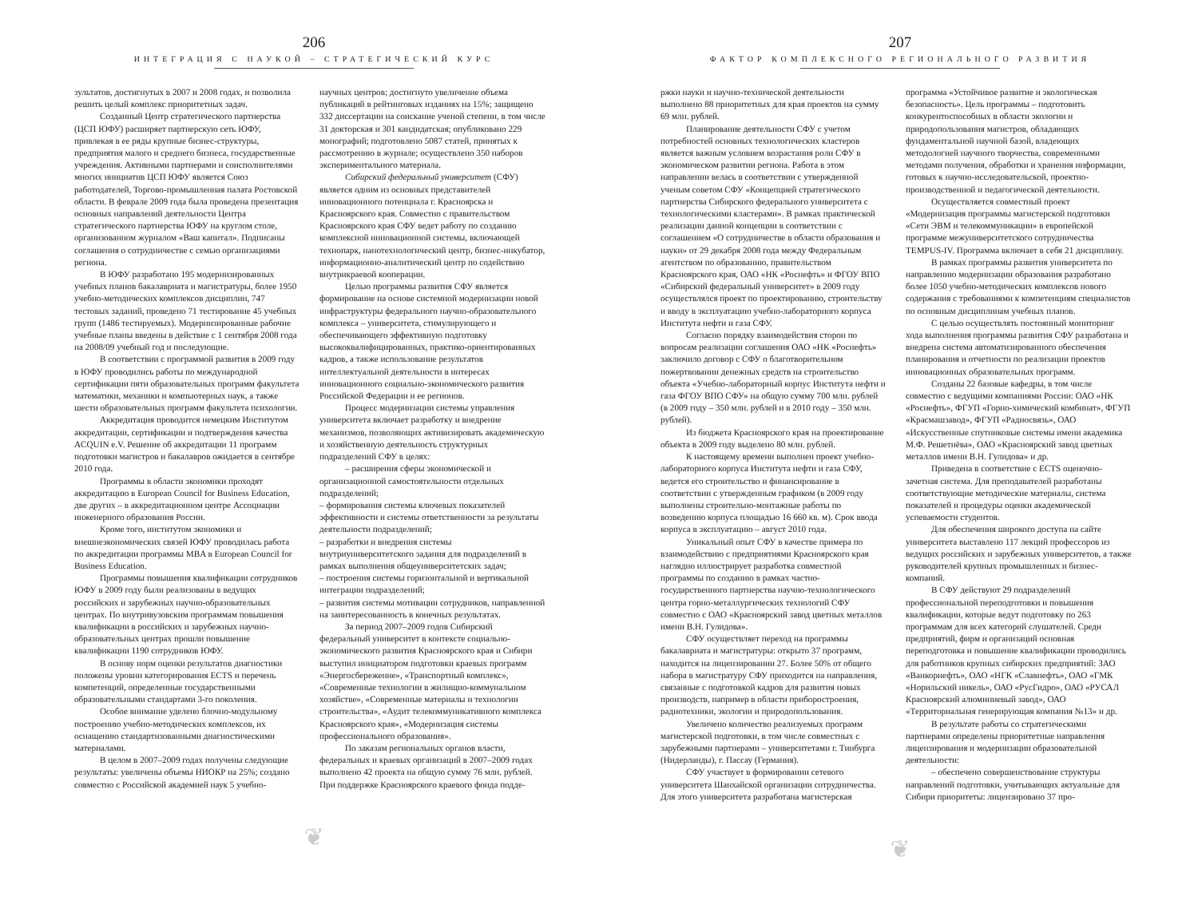206
ИНТЕГРАЦИЯ С НАУКОЙ – СТРАТЕГИЧЕСКИЙ КУРС
зультатов, достигнутых в 2007 и 2008 годах, и позволила решить целый комплекс приоритетных задач.
Созданный Центр стратегического партнерства (ЦСП ЮФУ) расширяет партнерскую сеть ЮФУ, привлекая в ее ряды крупные бизнес-структуры, предприятия малого и среднего бизнеса, государственные учреждения. Активными партнерами и соисполнителями многих инициатив ЦСП ЮФУ является Союз работодателей, Торгово-промышленная палата Ростовской области. В феврале 2009 года была проведена презентация основных направлений деятельности Центра стратегического партнерства ЮФУ на круглом столе, организованном журналом «Ваш капитал». Подписаны соглашения о сотрудничестве с семью организациями региона.
В ЮФУ разработано 195 модернизированных учебных планов бакалавриата и магистратуры, более 1950 учебно-методических комплексов дисциплин, 747 тестовых заданий, проведено 71 тестирование 45 учебных групп (1486 тестируемых). Модернизированные рабочие учебные планы введены в действие с 1 сентября 2008 года на 2008/09 учебный год и последующие.
В соответствии с программой развития в 2009 году в ЮФУ проводились работы по международной сертификации пяти образовательных программ факультета математики, механики и компьютерных наук, а также шести образовательных программ факультета психологии.
Аккредитация проводится немецким Институтом аккредитации, сертификации и подтверждения качества ACQUIN e.V. Решение об аккредитации 11 программ подготовки магистров и бакалавров ожидается в сентябре 2010 года.
Программы в области экономики проходят аккредитацию в European Council for Business Education, две других – в аккредитационном центре Ассоциации инженерного образования России.
Кроме того, институтом экономики и внешнеэкономических связей ЮФУ проводилась работа по аккредитации программы MBA в European Council for Business Education.
Программы повышения квалификации сотрудников ЮФУ в 2009 году были реализованы в ведущих российских и зарубежных научно-образовательных центрах. По внутривузовским программам повышения квалификации в российских и зарубежных научно-образовательных центрах прошли повышение квалификации 1190 сотрудников ЮФУ.
В основу норм оценки результатов диагностики положены уровни категорирования ECTS и перечень компетенций, определенные государственными образовательными стандартами 3-го поколения.
Особое внимание уделено блочно-модульному построению учебно-методических комплексов, их оснащению стандартизованными диагностическими материалами.
В целом в 2007–2009 годах получены следующие результаты: увеличены объемы НИОКР на 25%; создано совместно с Российской академией наук 5 учебно-
научных центров; достигнуто увеличение объема публикаций в рейтинговых изданиях на 15%; защищено 332 диссертации на соискание ученой степени, в том числе 31 докторская и 301 кандидатская; опубликовано 229 монографий; подготовлено 5087 статей, принятых к рассмотрению в журнале; осуществлено 350 наборов экспериментального материала.
Сибирский федеральный университет (СФУ) является одним из основных представителей инновационного потенциала г. Красноярска и Красноярского края. Совместно с правительством Красноярского края СФУ ведет работу по созданию комплексной инновационной системы, включающей технопарк, нанотехнологический центр, бизнес-инкубатор, информационно-аналитический центр по содействию внутрикраевой кооперации.
Целью программы развития СФУ является формирование на основе системной модернизации новой инфраструктуры федерального научно-образовательного комплекса – университета, стимулирующего и обеспечивающего эффективную подготовку высококвалифицированных, практико-ориентированных кадров, а также использование результатов интеллектуальной деятельности в интересах инновационного социально-экономического развития Российской Федерации и ее регионов.
Процесс модернизации системы управления университета включает разработку и внедрение механизмов, позволяющих активизировать академическую и хозяйственную деятельность структурных подразделений СФУ в целях:
– расширения сферы экономической и организационной самостоятельности отдельных подразделений;
– формирования системы ключевых показателей эффективности и системы ответственности за результаты деятельности подразделений;
– разработки и внедрения системы внутриуниверситетского задания для подразделений в рамках выполнения общеуниверситетских задач;
– построения системы горизонтальной и вертикальной интеграции подразделений;
– развития системы мотивации сотрудников, направленной на заинтересованность в конечных результатах.
За период 2007–2009 годов Сибирский федеральный университет в контексте социально-экономического развития Красноярского края и Сибири выступил инициатором подготовки краевых программ «Энергосбережение», «Транспортный комплекс», «Современные технологии в жилищно-коммунальном хозяйстве», «Современные материалы и технологии строительства», «Аудит телекоммуникативного комплекса Красноярского края», «Модернизация системы профессионального образования».
По заказам региональных органов власти, федеральных и краевых организаций в 2007–2009 годах выполнено 42 проекта на общую сумму 76 млн. рублей. При поддержке Красноярского краевого фонда подде-
❦
207
ФАКТОР КОМПЛЕКСНОГО РЕГИОНАЛЬНОГО РАЗВИТИЯ
ржки науки и научно-технической деятельности выполнено 88 приоритетных для края проектов на сумму 69 млн. рублей.
Планирование деятельности СФУ с учетом потребностей основных технологических кластеров является важным условием возрастания роли СФУ в экономическом развитии региона. Работа в этом направлении велась в соответствии с утвержденной ученым советом СФУ «Концепцией стратегического партнерства Сибирского федерального университета с технологическими кластерами». В рамках практической реализации данной концепции в соответствии с соглашением «О сотрудничестве в области образования и науки» от 29 декабря 2008 года между Федеральным агентством по образованию, правительством Красноярского края, ОАО «НК «Роснефть» и ФГОУ ВПО «Сибирский федеральный университет» в 2009 году осуществлялся проект по проектированию, строительству и вводу в эксплуатацию учебно-лабораторного корпуса Института нефти и газа СФУ.
Согласно порядку взаимодействия сторон по вопросам реализации соглашения ОАО «НК «Роснефть» заключило договор с СФУ о благотворительном пожертвовании денежных средств на строительство объекта «Учебно-лабораторный корпус Института нефти и газа ФГОУ ВПО СФУ» на общую сумму 700 млн. рублей (в 2009 году – 350 млн. рублей и в 2010 году – 350 млн. рублей).
Из бюджета Красноярского края на проектирование объекта в 2009 году выделено 80 млн. рублей.
К настоящему времени выполнен проект учебно-лабораторного корпуса Института нефти и газа СФУ, ведется его строительство и финансирование в соответствии с утвержденным графиком (в 2009 году выполнены строительно-монтажные работы по возведению корпуса площадью 16 660 кв. м). Срок ввода корпуса в эксплуатацию – август 2010 года.
Уникальный опыт СФУ в качестве примера по взаимодействию с предприятиями Красноярского края наглядно иллюстрирует разработка совместной программы по созданию в рамках частно-государственного партнерства научно-технологического центра горно-металлургических технологий СФУ совместно с ОАО «Красноярский завод цветных металлов имени В.Н. Гулидова».
СФУ осуществляет переход на программы бакалавриата и магистратуры: открыто 37 программ, находится на лицензировании 27. Более 50% от общего набора в магистратуру СФУ приходится на направления, связанные с подготовкой кадров для развития новых производств, например в области приборостроения, радиотехники, экологии и природопользования.
Увеличено количество реализуемых программ магистерской подготовки, в том числе совместных с зарубежными партнерами – университетами г. Тинбурга (Нидерланды), г. Пассау (Германия).
СФУ участвует в формировании сетевого университета Шанхайской организации сотрудничества. Для этого университета разработана магистерская
программа «Устойчивое развитие и экологическая безопасность». Цель программы – подготовить конкурентоспособных в области экологии и природопользования магистров, обладающих фундаментальной научной базой, владеющих методологией научного творчества, современными методами получения, обработки и хранения информации, готовых к научно-исследовательской, проектно-производственной и педагогической деятельности.
Осуществляется совместный проект «Модернизация программы магистерской подготовки «Сети ЭВМ и телекоммуникации» в европейской программе межуниверситетского сотрудничества TEMPUS-IV. Программа включает в себя 21 дисциплину.
В рамках программы развития университета по направлению модернизации образования разработано более 1050 учебно-методических комплексов нового содержания с требованиями к компетенциям специалистов по основным дисциплинам учебных планов.
С целью осуществлять постоянный мониторинг хода выполнения программы развития СФУ разработана и внедрена система автоматизированного обеспечения планирования и отчетности по реализации проектов инновационных образовательных программ.
Созданы 22 базовые кафедры, в том числе совместно с ведущими компаниями России: ОАО «НК «Роснефть», ФГУП «Горно-химический комбинат», ФГУП «Красмашзавод», ФГУП «Радиосвязь», ОАО «Искусственные спутниковые системы имени академика М.Ф. Решетнёва», ОАО «Красноярский завод цветных металлов имени В.Н. Гулидова» и др.
Приведена в соответствие с ECTS оценочно-зачетная система. Для преподавателей разработаны соответствующие методические материалы, система показателей и процедуры оценки академической успеваемости студентов.
Для обеспечения широкого доступа на сайте университета выставлено 117 лекций профессоров из ведущих российских и зарубежных университетов, а также руководителей крупных промышленных и бизнес-компаний.
В СФУ действуют 29 подразделений профессиональной переподготовки и повышения квалификации, которые ведут подготовку по 263 программам для всех категорий слушателей. Среди предприятий, фирм и организаций основная переподготовка и повышение квалификации проводились для работников крупных сибирских предприятий: ЗАО «Ванкорнефть», ОАО «НГК «Славнефть», ОАО «ГМК «Норильский никель», ОАО «РусГидро», ОАО «РУСАЛ Красноярский алюминиевый завод», ОАО «Территориальная генерирующая компания №13» и др.
В результате работы со стратегическими партнерами определены приоритетные направления лицензирования и модернизации образовательной деятельности:
– обеспечено совершенствование структуры направлений подготовки, учитывающих актуальные для Сибири приоритеты: лицензировано 37 про-
❦